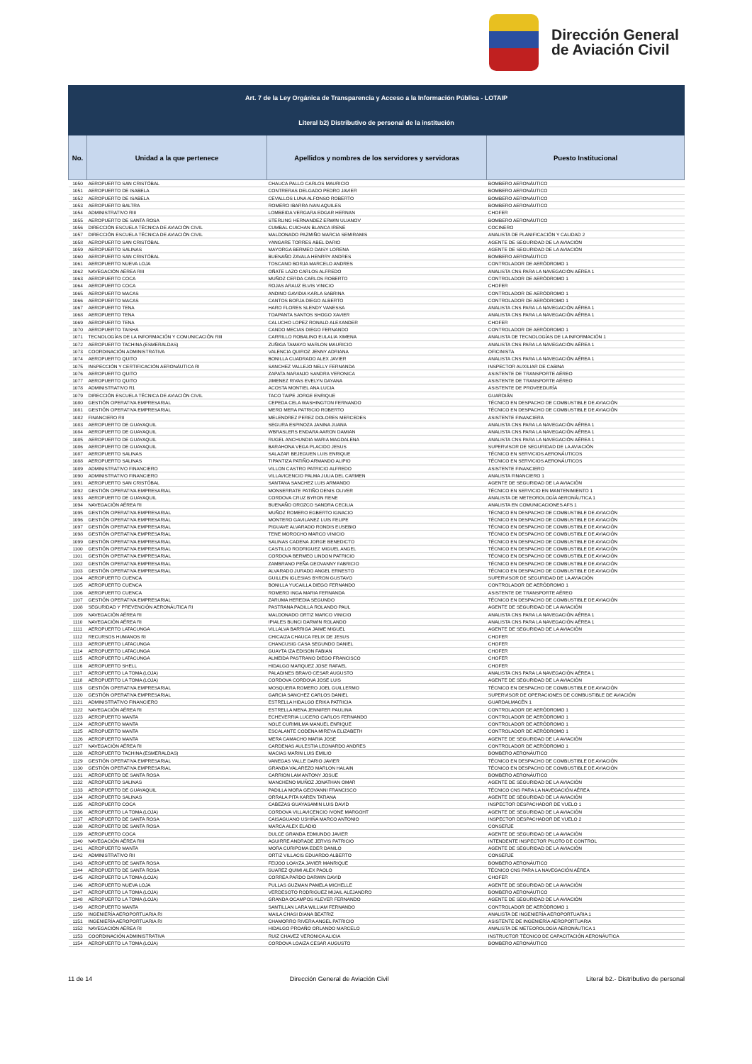Dirección General
de Aviación Civil
| Art. 7 de la Ley Orgánica de Transparencia y Acceso a la Información Pública - LOTAIP | | | |
| --- | --- | --- | --- |
| Literal b2) Distributivo de personal de la institución | | | |
| No. | Unidad a la que pertenece | Apellidos y nombres de los servidores y servidoras | Puesto Institucional |
| 1050 | AEROPUERTO SAN CRISTÓBAL | CHAUCA PALLO CARLOS MAURICIO | BOMBERO AERONÁUTICO |
| 1051 | AEROPUERTO DE ISABELA | CONTRERAS DELGADO PEDRO JAVIER | BOMBERO AERONÁUTICO |
| 1052 | AEROPUERTO DE ISABELA | CEVALLOS LUNA ALFONSO ROBERTO | BOMBERO AERONÁUTICO |
| 1053 | AEROPUERTO BALTRA | ROMERO IBARRA IVAN AQUILES | BOMBERO AERONÁUTICO |
| 1054 | ADMINISTRATIVO RIII | LOMBEIDA VERGARA EDGAR HERNAN | CHOFER |
| 1055 | AEROPUERTO DE SANTA ROSA | STERLING HERNANDEZ ERWIN ULIANOV | BOMBERO AERONÁUTICO |
| 1056 | DIRECCIÓN ESCUELA TÉCNICA DE AVIACIÓN CIVIL | CUMBAL CUICHAN BLANCA IRENE | COCINERO |
| 1057 | DIRECCIÓN ESCUELA TÉCNICA DE AVIACIÓN CIVIL | MALDONADO PAZMIÑO MARCIA SEMIRAMIS | ANALISTA DE PLANIFICACIÓN Y CALIDAD 2 |
| 1058 | AEROPUERTO SAN CRISTÓBAL | YANGARE TORRES ABEL DARIO | AGENTE DE SEGURIDAD DE LA AVIACIÓN |
| 1059 | AEROPUERTO SALINAS | MAYORGA BERMEO DAISY LORENA | AGENTE DE SEGURIDAD DE LA AVIACIÓN |
| 1060 | AEROPUERTO SAN CRISTÓBAL | BUENAÑO ZAVALA HENRRY ANDRES | BOMBERO AERONÁUTICO |
| 1061 | AEROPUERTO NUEVA LOJA | TOSCANO BORJA MARCELO ANDRES | CONTROLADOR DE AERÓDROMO 1 |
| 1062 | NAVEGACIÓN AÉREA RIII | OÑATE LAZO CARLOS ALFREDO | ANALISTA CNS PARA LA NAVEGACIÓN AÉREA 1 |
| 1063 | AEROPUERTO COCA | MUÑOZ CERDA CARLOS ROBERTO | CONTROLADOR DE AERÓDROMO 1 |
| 1064 | AEROPUERTO COCA | ROJAS ARAUZ ELVIS VINICIO | CHOFER |
| 1065 | AEROPUERTO MACAS | ANDINO GAVIDIA KARLA SABRINA | CONTROLADOR DE AERÓDROMO 1 |
| 1066 | AEROPUERTO MACAS | CANTOS BORJA DIEGO ALBERTO | CONTROLADOR DE AERÓDROMO 1 |
| 1067 | AEROPUERTO TENA | HARO FLORES SLENDY VANESSA | ANALISTA CNS PARA LA NAVEGACIÓN AÉREA 1 |
| 1068 | AEROPUERTO TENA | TOAPANTA SANTOS SHOGO XAVIER | ANALISTA CNS PARA LA NAVEGACIÓN AÉREA 1 |
| 1069 | AEROPUERTO TENA | CALUCHO LOPEZ RONALD ALEXANDER | CHOFER |
| 1070 | AEROPUERTO TAISHA | CANDO MECIAS DIEGO FERNANDO | CONTROLADOR DE AERÓDROMO 1 |
| 1071 | TECNOLOGÍAS DE LA INFORMACIÓN Y COMUNICACIÓN RIII | CARRILLO ROBALINO EULALIA XIMENA | ANALISTA DE TECNOLOGÍAS DE LA INFORMACIÓN 1 |
| 1072 | AEROPUERTO TACHINA (ESMERALDAS) | ZUÑIGA TAMAYO MARLON MAURICIO | ANALISTA CNS PARA LA NAVEGACIÓN AÉREA 1 |
| 1073 | COORDINACIÓN ADMINISTRATIVA | VALENCIA QUIROZ JENNY ADRIANA | OFICINISTA |
| 1074 | AEROPUERTO QUITO | BONILLA CUADRADO ALEX JAVIER | ANALISTA CNS PARA LA NAVEGACIÓN AÉREA 1 |
| 1075 | INSPECCIÓN Y CERTIFICACIÓN AERONÁUTICA RI | SANCHEZ VALLEJO NELLY FERNANDA | INSPECTOR AUXILIAR DE CABINA |
| 1076 | AEROPUERTO QUITO | ZAPATA NARANJO SANDRA VERONICA | ASISTENTE DE TRANSPORTE AÉREO |
| 1077 | AEROPUERTO QUITO | JIMENEZ RIVAS EVELYN DAYANA | ASISTENTE DE TRANSPORTE AÉREO |
| 1078 | ADMINISTRATIVO R1 | ACOSTA MONTIEL ANA LUCIA | ASISTENTE DE PROVEEDURÍA |
| 1079 | DIRECCIÓN ESCUELA TÉCNICA DE AVIACIÓN CIVIL | TACO TAIPE JORGE ENRIQUE | GUARDIÁN |
| 1080 | GESTIÓN OPERATIVA EMPRESARIAL | CEPEDA CELA WASHINGTON FERNANDO | TÉCNICO EN DESPACHO DE COMBUSTIBLE DE AVIACIÓN |
| 1081 | GESTIÓN OPERATIVA EMPRESARIAL | MERO MERA PATRICIO ROBERTO | TÉCNICO EN DESPACHO DE COMBUSTIBLE DE AVIACIÓN |
| 1082 | FINANCIERO RII | MELENDREZ PEREZ DOLORES MERCEDES | ASISTENTE FINANCIERA |
| 1083 | AEROPUERTO DE GUAYAQUIL | SEGURA ESPINOZA JANINA JUANA | ANALISTA CNS PARA LA NAVEGACIÓN AÉREA 1 |
| 1084 | AEROPUERTO DE GUAYAQUIL | WBRASLERS ENDARA AARON DAMIAN | ANALISTA CNS PARA LA NAVEGACIÓN AÉREA 1 |
| 1085 | AEROPUERTO DE GUAYAQUIL | RUGEL ANCHUNDIA MARIA MAGDALENA | ANALISTA CNS PARA LA NAVEGACIÓN AÉREA 1 |
| 1086 | AEROPUERTO DE GUAYAQUIL | BARAHONA VEGA PLACIDO JESUS | SUPERVISOR DE SEGURIDAD DE LA AVIACIÓN |
| 1087 | AEROPUERTO SALINAS | SALAZAR BEJEGUEN LUIS ENRIQUE | TÉCNICO EN SERVICIOS AERONÁUTICOS |
| 1088 | AEROPUERTO SALINAS | TIPANTIZA PATIÑO ARMANDO ALIPIO | TÉCNICO EN SERVICIOS AERONÁUTICOS |
| 1089 | ADMINISTRATIVO FINANCIERO | VILLON CASTRO PATRICIO ALFREDO | ASISTENTE FINANCIERO |
| 1090 | ADMINISTRATIVO FINANCIERO | VILLAVICENCIO PALMA JULIA DEL CARMEN | ANALISTA FINANCIERO 1 |
| 1091 | AEROPUERTO SAN CRISTÓBAL | SANTANA SANCHEZ LUIS ARMANDO | AGENTE DE SEGURIDAD DE LA AVIACIÓN |
| 1092 | GESTIÓN OPERATIVA EMPRESARIAL | MONSERRATE PATIÑO DENIS OLIVER | TÉCNICO EN SERVICIO EN MANTENIMIENTO 1 |
| 1093 | AEROPUERTO DE GUAYAQUIL | CORDOVA CRUZ BYRON RENE | ANALISTA DE METEOROLOGÍA AERONÁUTICA 1 |
| 1094 | NAVEGACIÓN AÉREA RI | BUENAÑO OROZCO SANDRA CECILIA | ANALISTA EN COMUNICACIONES AFS 1 |
| 1095 | GESTIÓN OPERATIVA EMPRESARIAL | MUÑOZ ROMERO EGBERTO IGNACIO | TÉCNICO EN DESPACHO DE COMBUSTIBLE DE AVIACIÓN |
| 1096 | GESTIÓN OPERATIVA EMPRESARIAL | MONTERO GAVILANEZ LUIS FELIPE | TÉCNICO EN DESPACHO DE COMBUSTIBLE DE AVIACIÓN |
| 1097 | GESTIÓN OPERATIVA EMPRESARIAL | PIGUAVE ALVARADO RONDIS EUSEBIO | TÉCNICO EN DESPACHO DE COMBUSTIBLE DE AVIACIÓN |
| 1098 | GESTIÓN OPERATIVA EMPRESARIAL | TENE MOROCHO MARCO VINICIO | TÉCNICO EN DESPACHO DE COMBUSTIBLE DE AVIACIÓN |
| 1099 | GESTIÓN OPERATIVA EMPRESARIAL | SALINAS CADENA JORGE BENEDICTO | TÉCNICO EN DESPACHO DE COMBUSTIBLE DE AVIACIÓN |
| 1100 | GESTIÓN OPERATIVA EMPRESARIAL | CASTILLO RODRIGUEZ MIGUEL ANGEL | TÉCNICO EN DESPACHO DE COMBUSTIBLE DE AVIACIÓN |
| 1101 | GESTIÓN OPERATIVA EMPRESARIAL | CORDOVA BERMEO LINDON PATRICIO | TÉCNICO EN DESPACHO DE COMBUSTIBLE DE AVIACIÓN |
| 1102 | GESTIÓN OPERATIVA EMPRESARIAL | ZAMBRANO PEÑA GEOVANNY FABRICIO | TÉCNICO EN DESPACHO DE COMBUSTIBLE DE AVIACIÓN |
| 1103 | GESTIÓN OPERATIVA EMPRESARIAL | ALVARADO JURADO ANGEL ERNESTO | TÉCNICO EN DESPACHO DE COMBUSTIBLE DE AVIACIÓN |
| 1104 | AEROPUERTO CUENCA | GUILLEN IGLESIAS BYRON GUSTAVO | SUPERVISOR DE SEGURIDAD DE LA AVIACIÓN |
| 1105 | AEROPUERTO CUENCA | BONILLA YUCAILLA DIEGO FERNANDO | CONTROLADOR DE AERÓDROMO 1 |
| 1106 | AEROPUERTO CUENCA | ROMERO INGA MARIA FERNANDA | ASISTENTE DE TRANSPORTE AÉREO |
| 1107 | GESTIÓN OPERATIVA EMPRESARIAL | ZARUMA HEREDIA SEGUNDO | TÉCNICO EN DESPACHO DE COMBUSTIBLE DE AVIACIÓN |
| 1108 | SEGURIDAD Y PREVENCIÓN AERONÁUTICA RI | PASTRANA PADILLA ROLANDO PAUL | AGENTE DE SEGURIDAD DE LA AVIACIÓN |
| 1109 | NAVEGACIÓN AÉREA RI | MALDONADO ORTIZ MARCO VINICIO | ANALISTA CNS PARA LA NAVEGACIÓN AÉREA 1 |
| 1110 | NAVEGACIÓN AÉREA RI | IPIALES BUNCI DARWIN ROLANDO | ANALISTA CNS PARA LA NAVEGACIÓN AÉREA 1 |
| 1111 | AEROPUERTO LATACUNGA | VILLALVA BARRIGA JAIME MIGUEL | AGENTE DE SEGURIDAD DE LA AVIACIÓN |
| 1112 | RECURSOS HUMANOS RI | CHICAIZA CHAUCA FELIX DE JESUS | CHOFER |
| 1113 | AEROPUERTO LATACUNGA | CHANCUSIG CASA SEGUNDO DANIEL | CHOFER |
| 1114 | AEROPUERTO LATACUNGA | GUAYTA IZA EDISON FABIAN | CHOFER |
| 1115 | AEROPUERTO LATACUNGA | ALMEIDA PASTRANO DIEGO FRANCISCO | CHOFER |
| 1116 | AEROPUERTO SHELL | HIDALGO MARQUEZ JOSE RAFAEL | CHOFER |
| 1117 | AEROPUERTO LA TOMA (LOJA) | PALADINES BRAVO CESAR AUGUSTO | ANALISTA CNS PARA LA NAVEGACIÓN AÉREA 1 |
| 1118 | AEROPUERTO LA TOMA (LOJA) | CORDOVA CORDOVA JOSE LUIS | AGENTE DE SEGURIDAD DE LA AVIACIÓN |
| 1119 | GESTIÓN OPERATIVA EMPRESARIAL | MOSQUERA ROMERO JOEL GUILLERMO | TÉCNICO EN DESPACHO DE COMBUSTIBLE DE AVIACIÓN |
| 1120 | GESTIÓN OPERATIVA EMPRESARIAL | GARCIA SANCHEZ CARLOS DANIEL | SUPERVISOR DE OPERACIONES DE COMBUSTIBLE DE AVIACIÓN |
| 1121 | ADMINISTRATIVO FINANCIERO | ESTRELLA HIDALGO ERIKA PATRICIA | GUARDALMACÉN 1 |
| 1122 | NAVEGACIÓN AÉREA RI | ESTRELLA MENA JENNIFER PAULINA | CONTROLADOR DE AERÓDROMO 1 |
| 1123 | AEROPUERTO MANTA | ECHEVERRIA LUCERO CARLOS FERNANDO | CONTROLADOR DE AERÓDROMO 1 |
| 1124 | AEROPUERTO MANTA | NOLE CURIMILMA MANUEL ENRIQUE | CONTROLADOR DE AERÓDROMO 1 |
| 1125 | AEROPUERTO MANTA | ESCALANTE CODENA MIREYA ELIZABETH | CONTROLADOR DE AERÓDROMO 1 |
| 1126 | AEROPUERTO MANTA | MERA CAMACHO MARIA JOSE | AGENTE DE SEGURIDAD DE LA AVIACIÓN |
| 1127 | NAVEGACIÓN AÉREA RI | CARDENAS AULESTIA LEONARDO ANDRES | CONTROLADOR DE AERÓDROMO 1 |
| 1128 | AEROPUERTO TACHINA (ESMERALDAS) | MACIAS MARIN LUIS EMILIO | BOMBERO AERONÁUTICO |
| 1129 | GESTIÓN OPERATIVA EMPRESARIAL | VANEGAS VALLE DARIO JAVIER | TÉCNICO EN DESPACHO DE COMBUSTIBLE DE AVIACIÓN |
| 1130 | GESTIÓN OPERATIVA EMPRESARIAL | GRANDA VALAREZO MARLON HALAIN | TÉCNICO EN DESPACHO DE COMBUSTIBLE DE AVIACIÓN |
| 1131 | AEROPUERTO DE SANTA ROSA | CARRION LAM ANTONY JOSUE | BOMBERO AERONÁUTICO |
| 1132 | AEROPUERTO SALINAS | MANCHENO MUÑOZ JONATHAN OMAR | AGENTE DE SEGURIDAD DE LA AVIACIÓN |
| 1133 | AEROPUERTO DE GUAYAQUIL | PADILLA MORA GEOVANNI FRANCISCO | TÉCNICO CNS PARA LA NAVEGACIÓN AÉREA |
| 1134 | AEROPUERTO SALINAS | ORRALA PITA KAREN TATIANA | AGENTE DE SEGURIDAD DE LA AVIACIÓN |
| 1135 | AEROPUERTO COCA | CABEZAS GUAYASAMIN LUIS DAVID | INSPECTOR DESPACHADOR DE VUELO 1 |
| 1136 | AEROPUERTO LA TOMA (LOJA) | CORDOVA VILLAVICENCIO IVONE MARGOHT | AGENTE DE SEGURIDAD DE LA AVIACIÓN |
| 1137 | AEROPUERTO DE SANTA ROSA | CAISAGUANO USHIÑA MARCO ANTONIO | INSPECTOR DESPACHADOR DE VUELO 2 |
| 1138 | AEROPUERTO DE SANTA ROSA | MARCA ALEX ELADIO | CONSERJE |
| 1139 | AEROPUERTO COCA | DULCE GRANDA EDMUNDO JAVIER | AGENTE DE SEGURIDAD DE LA AVIACIÓN |
| 1140 | NAVEGACIÓN AÉREA RIII | AGUIRRE ANDRADE JERVIS PATRICIO | INTENDENTE INSPECTOR PILOTO DE CONTROL |
| 1141 | AEROPUERTO MANTA | MORA CURIPOMA EDER DANILO | AGENTE DE SEGURIDAD DE LA AVIACIÓN |
| 1142 | ADMINISTRATIVO RII | ORTIZ VILLACIS EDUARDO ALBERTO | CONSERJE |
| 1143 | AEROPUERTO DE SANTA ROSA | FEIJOO LOAYZA JAVIER MANRIQUE | BOMBERO AERONÁUTICO |
| 1144 | AEROPUERTO DE SANTA ROSA | SUAREZ QUIMI ALEX PAOLO | TÉCNICO CNS PARA LA NAVEGACIÓN AÉREA |
| 1145 | AEROPUERTO LA TOMA (LOJA) | CORREA PARDO DARWIN DAVID | CHOFER |
| 1146 | AEROPUERTO NUEVA LOJA | PULLAS GUZMAN PAMELA MICHELLE | AGENTE DE SEGURIDAD DE LA AVIACIÓN |
| 1147 | AEROPUERTO LA TOMA (LOJA) | VERDESOTO RODRIGUEZ MIJAIL ALEJANDRO | BOMBERO AERONÁUTICO |
| 1148 | AEROPUERTO LA TOMA (LOJA) | GRANDA OCAMPOS KLEVER FERNANDO | AGENTE DE SEGURIDAD DE LA AVIACIÓN |
| 1149 | AEROPUERTO MANTA | SANTILLAN LARA WILLIAM FERNANDO | CONTROLADOR DE AERÓDROMO 1 |
| 1150 | INGENIERÍA AEROPORTUARIA RI | MAILA CHASI DIANA BEATRIZ | ANALISTA DE INGENIERÍA AEROPORTUARIA 1 |
| 1151 | INGENIERÍA AEROPORTUARIA RI | CHAMORRO RIVERA ANGEL PATRICIO | ASISTENTE DE INGENIERÍA AEROPORTUARIA |
| 1152 | NAVEGACIÓN AÉREA RI | HIDALGO PROAÑO ORLANDO MARCELO | ANALISTA DE METEOROLOGÍA AERONÁUTICA 1 |
| 1153 | COORDINACIÓN ADMINISTRATIVA | RUIZ CHAVEZ VERONICA ALICIA | INSTRUCTOR TÉCNICO DE CAPACITACIÓN AERONÁUTICA |
| 1154 | AEROPUERTO LA TOMA (LOJA) | CORDOVA LOAIZA CESAR AUGUSTO | BOMBERO AERONÁUTICO |
11 de 14 Dirección General de Aviación Civil Literal b2.- Distributivo de personal